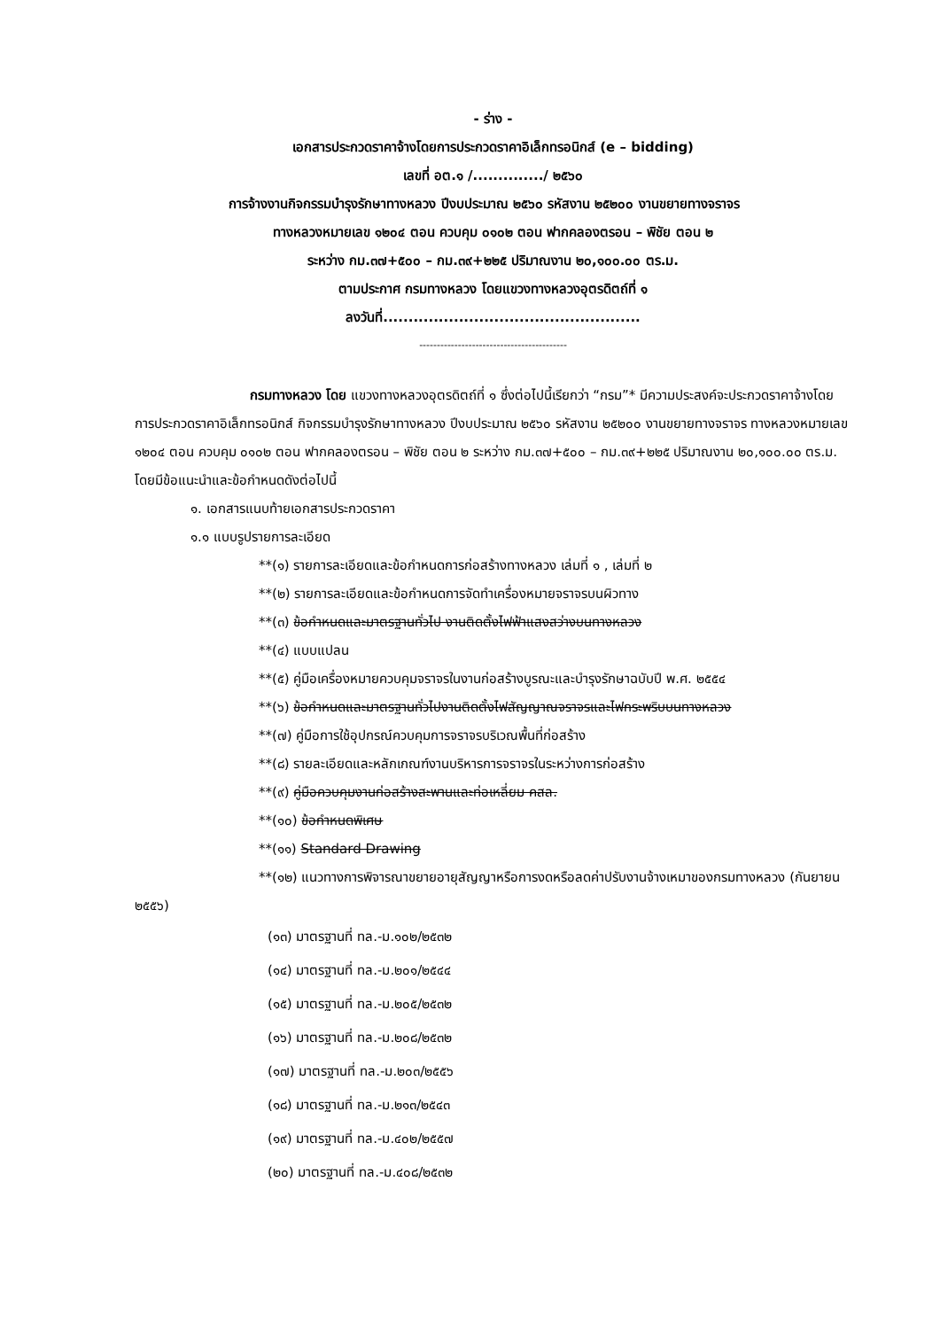- ร่าง -
เอกสารประกวดราคาจ้างโดยการประกวดราคาอิเล็กทรอนิกส์ (e – bidding)
เลขที่ อต.๑ /............../ ๒๕๖๐
การจ้างงานกิจกรรมบำรุงรักษาทางหลวง ปีงบประมาณ ๒๕๖๐ รหัสงาน ๒๕๒๐๐ งานขยายทางจราจร
ทางหลวงหมายเลข ๑๒๐๔ ตอน ควบคุม ๐๑๐๒ ตอน ฟากคลองตรอน – พิชัย ตอน ๒
ระหว่าง กม.๓๗+๕๐๐ – กม.๓๙+๒๒๕ ปริมาณงาน ๒๐,๑๐๐.๐๐ ตร.ม.
ตามประกาศ กรมทางหลวง โดยแขวงทางหลวงอุตรดิตถ์ที่ ๑
ลงวันที่...................................................
------------------------------------------
กรมทางหลวง โดย แขวงทางหลวงอุตรดิตถ์ที่ ๑ ซึ่งต่อไปนี้เรียกว่า “กรม”* มีความประสงค์จะประกวดราคาจ้างโดยการประกวดราคาอิเล็กทรอนิกส์ กิจกรรมบำรุงรักษาทางหลวง ปีงบประมาณ ๒๕๖๐ รหัสงาน ๒๕๒๐๐ งานขยายทางจราจร ทางหลวงหมายเลข ๑๒๐๔ ตอน ควบคุม ๐๑๐๒ ตอน ฟากคลองตรอน – พิชัย ตอน ๒ ระหว่าง กม.๓๗+๕๐๐ – กม.๓๙+๒๒๕ ปริมาณงาน ๒๐,๑๐๐.๐๐ ตร.ม. โดยมีข้อแนะนำและข้อกำหนดดังต่อไปนี้
๑. เอกสารแนบท้ายเอกสารประกวดราคา
๑.๑ แบบรูปรายการละเอียด
**(๑) รายการละเอียดและข้อกำหนดการก่อสร้างทางหลวง เล่มที่ ๑ , เล่มที่ ๒
**(๒) รายการละเอียดและข้อกำหนดการจัดทำเครื่องหมายจราจรบนผิวทาง
**(๓) ข้อกำหนดและมาตรฐานทั่วไป งานติดตั้งไฟฟ้าแสงสว่างบนทางหลวง
**(๔) แบบแปลน
**(๕) คู่มือเครื่องหมายควบคุมจราจรในงานก่อสร้างบูรณะและบำรุงรักษาฉบับปี พ.ศ. ๒๕๕๔
**(๖) ข้อกำหนดและมาตรฐานทั่วไปงานติดตั้งไฟสัญญาณจราจรและไฟกระพริบบนทางหลวง
**(๗) คู่มือการใช้อุปกรณ์ควบคุมการจราจรบริเวณพื้นที่ก่อสร้าง
**(๘) รายละเอียดและหลักเกณฑ์งานบริหารการจราจรในระหว่างการก่อสร้าง
**(๙) คู่มือควบคุมงานก่อสร้างสะพานและท่อเหลี่ยม คสล.
**(๑๐) ข้อกำหนดพิเศษ
**(๑๑) Standard Drawing
**(๑๒) แนวทางการพิจารณาขยายอายุสัญญาหรือการงดหรือลดค่าปรับงานจ้างเหมาของกรมทางหลวง (กันยายน ๒๕๕๖)
(๑๓) มาตรฐานที่ ทล.-ม.๑๐๒/๒๕๓๒
(๑๔) มาตรฐานที่ ทล.-ม.๒๐๑/๒๕๔๔
(๑๕) มาตรฐานที่ ทล.-ม.๒๐๕/๒๕๓๒
(๑๖) มาตรฐานที่ ทล.-ม.๒๐๘/๒๕๓๒
(๑๗) มาตรฐานที่ ทล.-ม.๒๐๓/๒๕๕๖
(๑๘) มาตรฐานที่ ทล.-ม.๒๑๓/๒๕๔๓
(๑๙) มาตรฐานที่ ทล.-ม.๔๐๒/๒๕๕๗
(๒๐) มาตรฐานที่ ทล.-ม.๔๐๘/๒๕๓๒